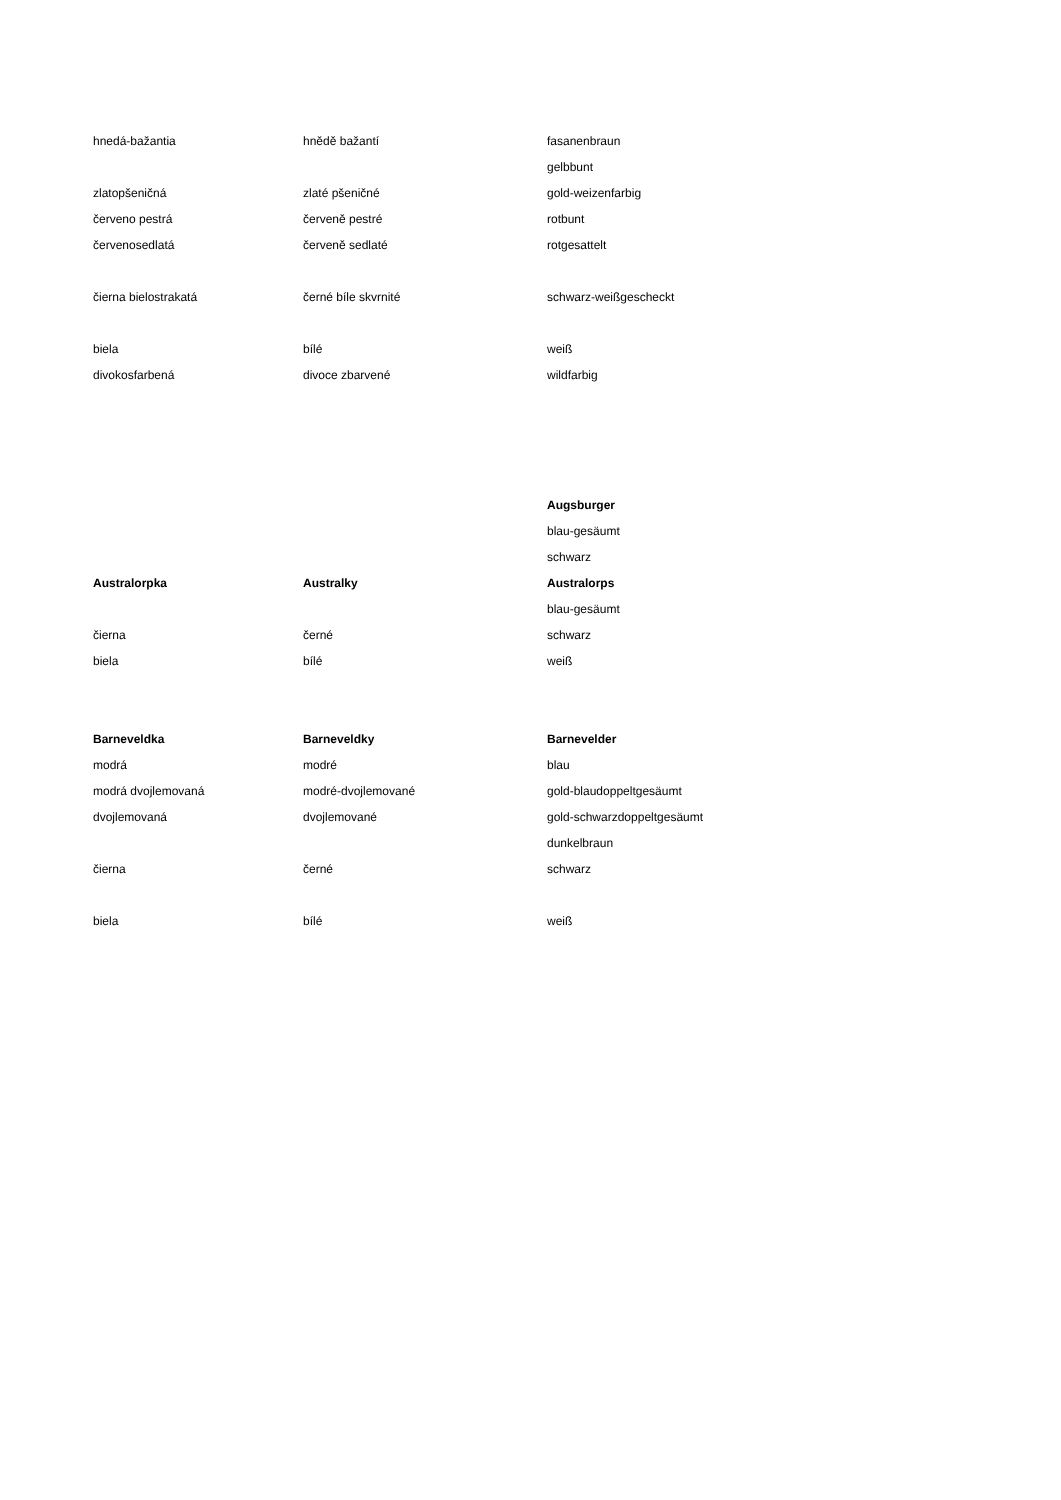| hnedá-bažantia | hnědě bažantí | fasanenbraun |
| | | gelbbunt |
| zlatopšeničná | zlaté pšeničné | gold-weizenfarbig |
| červeno pestrá | červeně pestré | rotbunt |
| červenosedlatá | červeně sedlaté | rotgesattelt |
| čierna bielostrakatá | černé bíle skvrnité | schwarz-weißgescheckt |
| biela | bílé | weiß |
| divokosfarbená | divoce zbarvené | wildfarbig |
| | | Augsburger |
| | | blau-gesäumt |
| | | schwarz |
| Australorpka | Australky | Australorps |
| | | blau-gesäumt |
| čierna | černé | schwarz |
| biela | bílé | weiß |
| Barneveldka | Barneveldky | Barnevelder |
| modrá | modré | blau |
| modrá dvojlemovaná | modré-dvojlemované | gold-blaudoppeltgesäumt |
| dvojlemovaná | dvojlemované | gold-schwarzdoppeltgesäumt |
| | | dunkelbraun |
| čierna | černé | schwarz |
| biela | bílé | weiß |